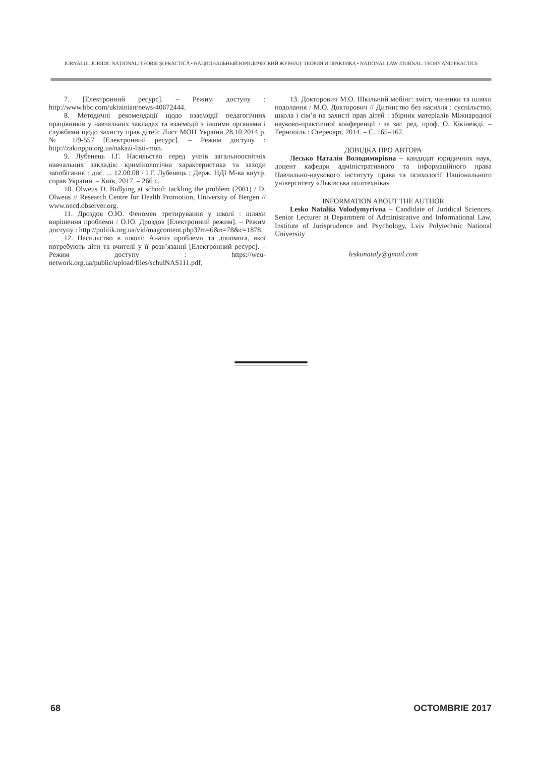JURNALUL JURIDIC NAȚIONAL: TEORIE ȘI PRACTICĂ • НАЦИОНАЛЬНЫЙ ЮРИДИЧЕСКИЙ ЖУРНАЛ: ТЕОРИЯ И ПРАКТИКА • NATIONAL LAW JOURNAL: TEORY AND PRACTICE
7. [Електронний ресурс]. – Режим доступу : http://www.bbc.com/ukrainian/news-40672444.
8. Методичні рекомендації щодо взаємодії педагогічних працівників у навчальних закладах та взаємодії з іншими органами і службами щодо захисту прав дітей: Лист МОН України 28.10.2014 р. № 1/9-557 [Електронний ресурс]. – Режим доступу : http://zakinppo.org.ua/nakazi-listi-mon.
9. Лубенець І.Г. Насильство серед учнів загальноосвітніх навчальних закладів: кримінологічна характеристика та заходи запобігання : дис. ... 12.00.08 / І.Г. Лубенець ; Держ. НДІ М-ва внутр. справ України. – Київ, 2017. – 266 с.
10. Olweus D. Bullying at school: tackling the problem (2001) / D. Olweus // Research Centre for Health Promotion, University of Bergen // www.oecd.observer.org.
11. Дроздов О.Ю. Феномен третирування у школі : шляхи вирішення проблеми / О.Ю. Дроздов [Електронний режим]. – Режим доступу : http://politik.org.ua/vid/magcontent.php3?m=6&n=78&c=1878.
12. Насильство в школі: Аналіз проблеми та допомога, якої потребують діти та вчителі у її розв’язанні [Електронний ресурс]. – Режим доступу : https://wcu-network.org.ua/public/upload/files/schulNAS111.pdf.
13. Докторович М.О. Шкільний мобінг: зміст, чинники та шляхи подолання / М.О. Докторович // Дитинство без насилля : суспільство, школа і сім’я на захисті прав дітей : збірник матеріалів Міжнародної науково-практичної конференції / за заг. ред. проф. О. Кікінежді. – Тернопіль : Стереоарт, 2014. – С. 165–167.
ДОВІДКА ПРО АВТОРА
Лесько Наталія Володимирівна – кандидат юридичних наук, доцент кафедри адміністративного та інформаційного права Навчально-наукового інституту права та психології Національного університету «Львівська політехніка»
INFORMATION ABOUT THE AUTHOR
Lesko Nataliia Volodymyrivna – Candidate of Juridical Sciences, Senior Lecturer at Department of Administrative and Informational Law, Institute of Jurisprudence and Psychology, Lviv Polytechnic National University
leskonataly@gmail.com
68 OCTOMBRIE 2017